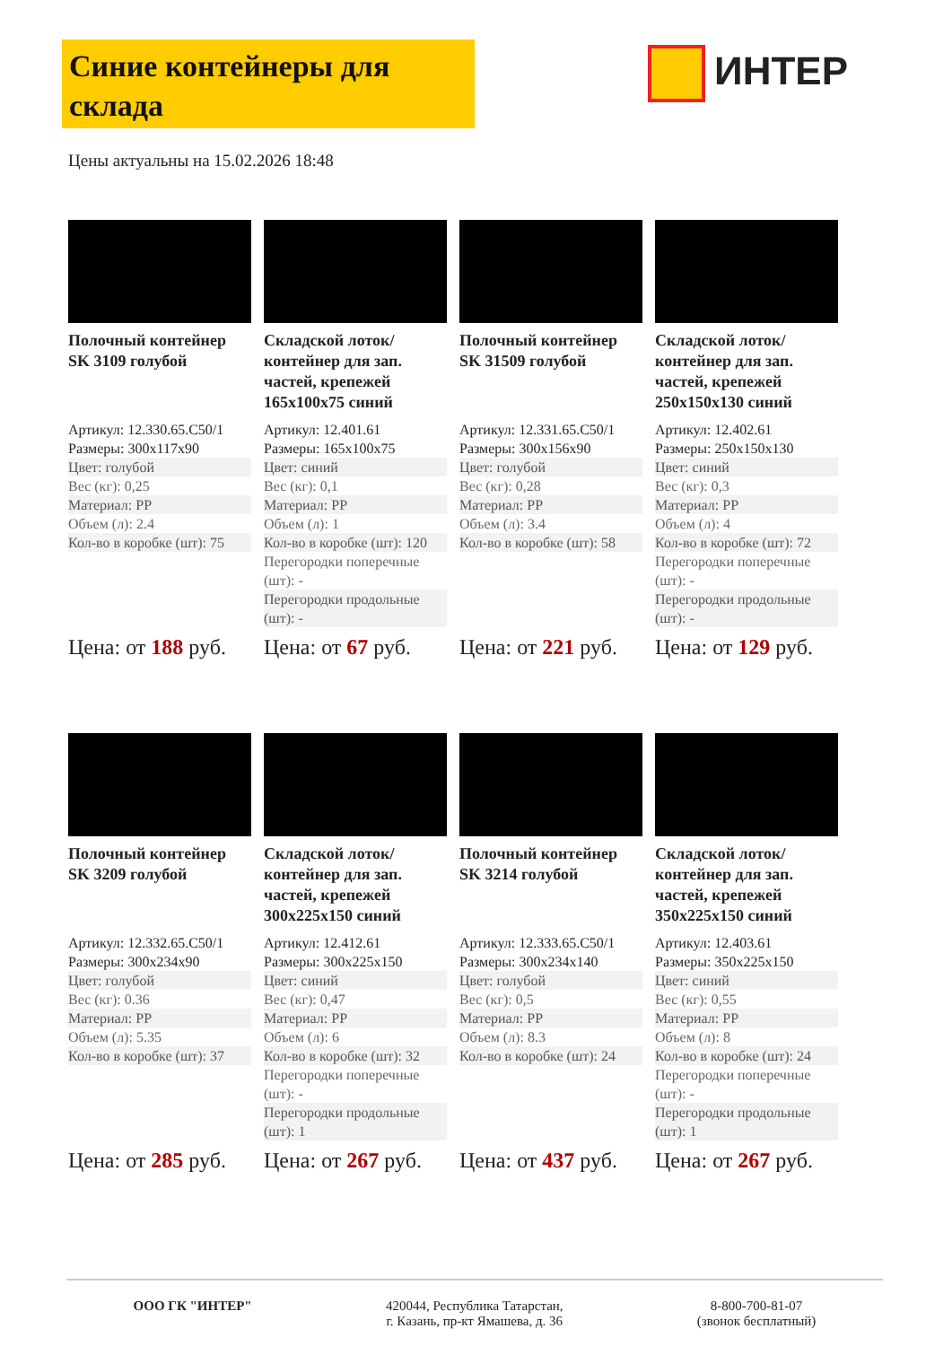Синие контейнеры для склада
ИНТЕР
Цены актуальны на 15.02.2026 18:48
Полочный контейнер SK 3109 голубой
Артикул: 12.330.65.C50/1
Размеры: 300x117x90
Цвет: голубой
Вес (кг): 0,25
Материал: PP
Объем (л): 2.4
Кол-во в коробке (шт): 75
Цена: от 188 руб.
Складской лоток/контейнер для зап. частей, крепежей 165x100x75 синий
Артикул: 12.401.61
Размеры: 165x100x75
Цвет: синий
Вес (кг): 0,1
Материал: PP
Объем (л): 1
Кол-во в коробке (шт): 120
Перегородки поперечные (шт): -
Перегородки продольные (шт): -
Цена: от 67 руб.
Полочный контейнер SK 31509 голубой
Артикул: 12.331.65.C50/1
Размеры: 300x156x90
Цвет: голубой
Вес (кг): 0,28
Материал: PP
Объем (л): 3.4
Кол-во в коробке (шт): 58
Цена: от 221 руб.
Складской лоток/контейнер для зап. частей, крепежей 250x150x130 синий
Артикул: 12.402.61
Размеры: 250x150x130
Цвет: синий
Вес (кг): 0,3
Материал: PP
Объем (л): 4
Кол-во в коробке (шт): 72
Перегородки поперечные (шт): -
Перегородки продольные (шт): -
Цена: от 129 руб.
Полочный контейнер SK 3209 голубой
Артикул: 12.332.65.C50/1
Размеры: 300x234x90
Цвет: голубой
Вес (кг): 0.36
Материал: PP
Объем (л): 5.35
Кол-во в коробке (шт): 37
Цена: от 285 руб.
Складской лоток/контейнер для зап. частей, крепежей 300x225x150 синий
Артикул: 12.412.61
Размеры: 300x225x150
Цвет: синий
Вес (кг): 0,47
Материал: PP
Объем (л): 6
Кол-во в коробке (шт): 32
Перегородки поперечные (шт): -
Перегородки продольные (шт): 1
Цена: от 267 руб.
Полочный контейнер SK 3214 голубой
Артикул: 12.333.65.C50/1
Размеры: 300x234x140
Цвет: голубой
Вес (кг): 0,5
Материал: PP
Объем (л): 8.3
Кол-во в коробке (шт): 24
Цена: от 437 руб.
Складской лоток/контейнер для зап. частей, крепежей 350x225x150 синий
Артикул: 12.403.61
Размеры: 350x225x150
Цвет: синий
Вес (кг): 0,55
Материал: PP
Объем (л): 8
Кол-во в коробке (шт): 24
Перегородки поперечные (шт): -
Перегородки продольные (шт): 1
Цена: от 267 руб.
ООО ГК "ИНТЕР" 420044, Республика Татарстан,
г. Казань, пр-кт Ямашева, д. 36
8-800-700-81-07
(звонок бесплатный)